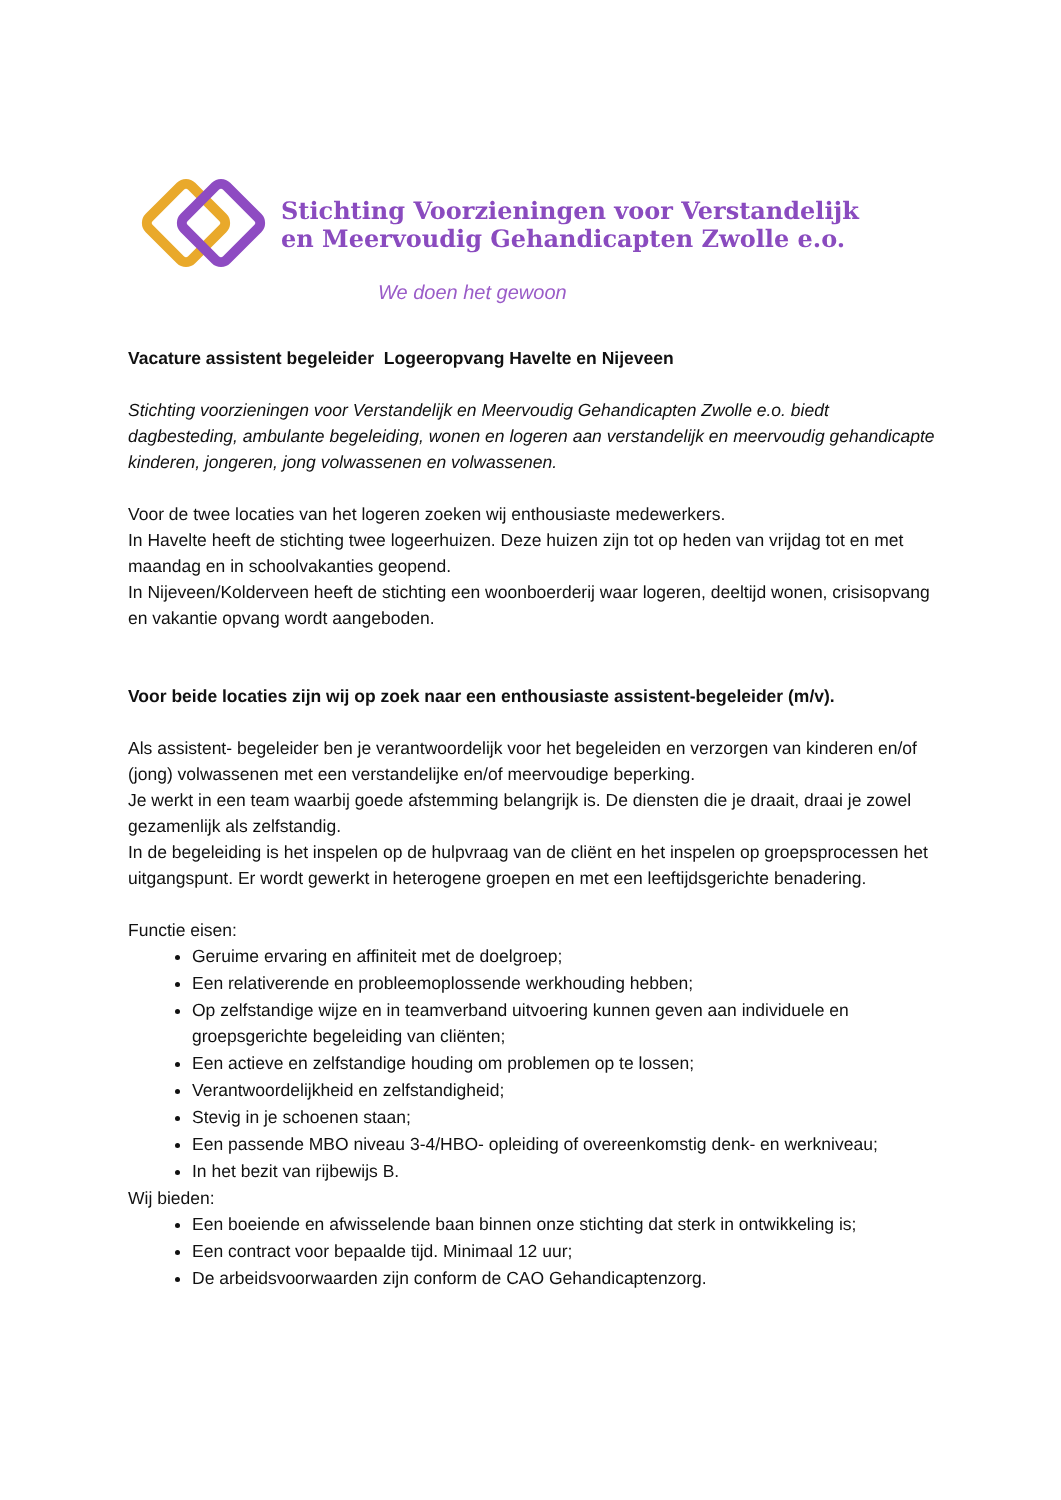Stichting Voorzieningen voor Verstandelijk
en Meervoudig Gehandicapten Zwolle e.o.
We doen het gewoon
Vacature assistent begeleider Logeeropvang Havelte en Nijeveen
Stichting voorzieningen voor Verstandelijk en Meervoudig Gehandicapten Zwolle e.o. biedt dagbesteding, ambulante begeleiding, wonen en logeren aan verstandelijk en meervoudig gehandicapte kinderen, jongeren, jong volwassenen en volwassenen.
Voor de twee locaties van het logeren zoeken wij enthousiaste medewerkers.
In Havelte heeft de stichting twee logeerhuizen. Deze huizen zijn tot op heden van vrijdag tot en met maandag en in schoolvakanties geopend.
In Nijeveen/Kolderveen heeft de stichting een woonboerderij waar logeren, deeltijd wonen, crisisopvang en vakantie opvang wordt aangeboden.
Voor beide locaties zijn wij op zoek naar een enthousiaste assistent-begeleider (m/v).
Als assistent- begeleider ben je verantwoordelijk voor het begeleiden en verzorgen van kinderen en/of (jong) volwassenen met een verstandelijke en/of meervoudige beperking.
Je werkt in een team waarbij goede afstemming belangrijk is. De diensten die je draait, draai je zowel gezamenlijk als zelfstandig.
In de begeleiding is het inspelen op de hulpvraag van de cliënt en het inspelen op groepsprocessen het uitgangspunt. Er wordt gewerkt in heterogene groepen en met een leeftijdsgerichte benadering.
Functie eisen:
Geruime ervaring en affiniteit met de doelgroep;
Een relativerende en probleemoplossende werkhouding hebben;
Op zelfstandige wijze en in teamverband uitvoering kunnen geven aan individuele en groepsgerichte begeleiding van cliënten;
Een actieve en zelfstandige houding om problemen op te lossen;
Verantwoordelijkheid en zelfstandigheid;
Stevig in je schoenen staan;
Een passende MBO niveau 3-4/HBO- opleiding of overeenkomstig denk- en werkniveau;
In het bezit van rijbewijs B.
Wij bieden:
Een boeiende en afwisselende baan binnen onze stichting dat sterk in ontwikkeling is;
Een contract voor bepaalde tijd. Minimaal 12 uur;
De arbeidsvoorwaarden zijn conform de CAO Gehandicaptenzorg.